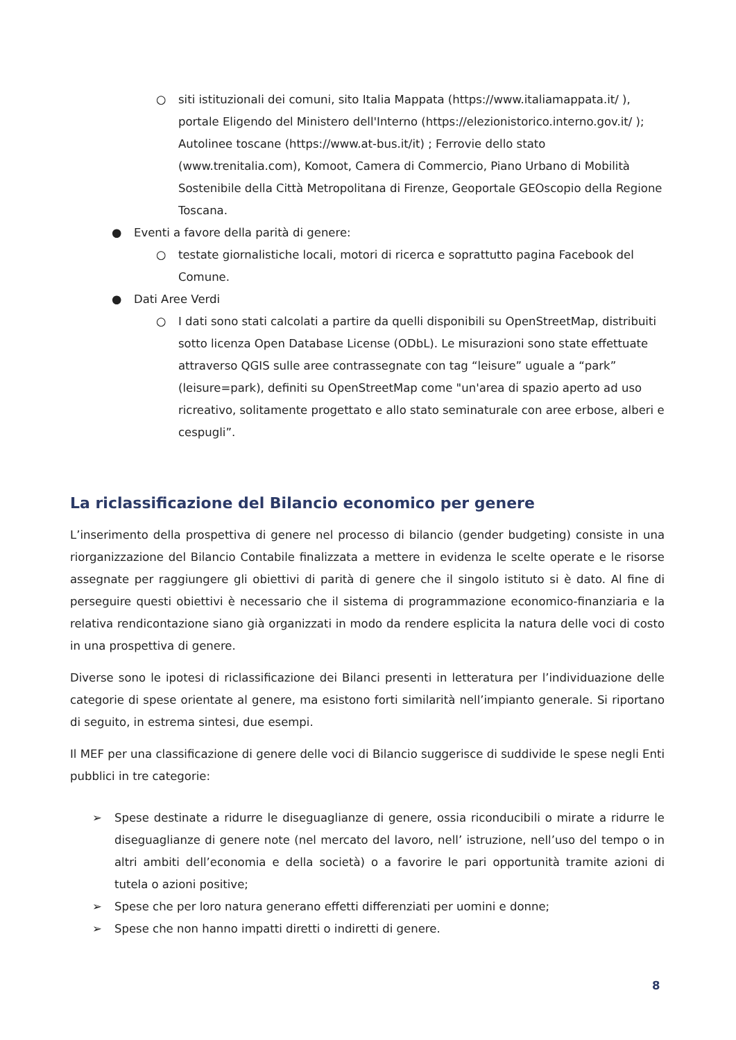○ siti istituzionali dei comuni, sito Italia Mappata (https://www.italiamappata.it/ ), portale Eligendo del Ministero dell'Interno (https://elezionistorico.interno.gov.it/ ); Autolinee toscane (https://www.at-bus.it/it) ; Ferrovie dello stato (www.trenitalia.com), Komoot, Camera di Commercio, Piano Urbano di Mobilità Sostenibile della Città Metropolitana di Firenze, Geoportale GEOscopio della Regione Toscana.
● Eventi a favore della parità di genere:
○ testate giornalistiche locali, motori di ricerca e soprattutto pagina Facebook del Comune.
● Dati Aree Verdi
○ I dati sono stati calcolati a partire da quelli disponibili su OpenStreetMap, distribuiti sotto licenza Open Database License (ODbL). Le misurazioni sono state effettuate attraverso QGIS sulle aree contrassegnate con tag “leisure” uguale a “park” (leisure=park), definiti su OpenStreetMap come "un'area di spazio aperto ad uso ricreativo, solitamente progettato e allo stato seminaturale con aree erbose, alberi e cespugli”.
La riclassificazione del Bilancio economico per genere
L’inserimento della prospettiva di genere nel processo di bilancio (gender budgeting) consiste in una riorganizzazione del Bilancio Contabile finalizzata a mettere in evidenza le scelte operate e le risorse assegnate per raggiungere gli obiettivi di parità di genere che il singolo istituto si è dato. Al fine di perseguire questi obiettivi è necessario che il sistema di programmazione economico-finanziaria e la relativa rendicontazione siano già organizzati in modo da rendere esplicita la natura delle voci di costo in una prospettiva di genere.
Diverse sono le ipotesi di riclassificazione dei Bilanci presenti in letteratura per l’individuazione delle categorie di spese orientate al genere, ma esistono forti similarità nell’impianto generale. Si riportano di seguito, in estrema sintesi, due esempi.
Il MEF per una classificazione di genere delle voci di Bilancio suggerisce di suddivide le spese negli Enti pubblici in tre categorie:
➢ Spese destinate a ridurre le diseguaglianze di genere, ossia riconducibili o mirate a ridurre le diseguaglianze di genere note (nel mercato del lavoro, nell’ istruzione, nell’uso del tempo o in altri ambiti dell’economia e della società) o a favorire le pari opportunità tramite azioni di tutela o azioni positive;
➢ Spese che per loro natura generano effetti differenziati per uomini e donne;
➢ Spese che non hanno impatti diretti o indiretti di genere.
8